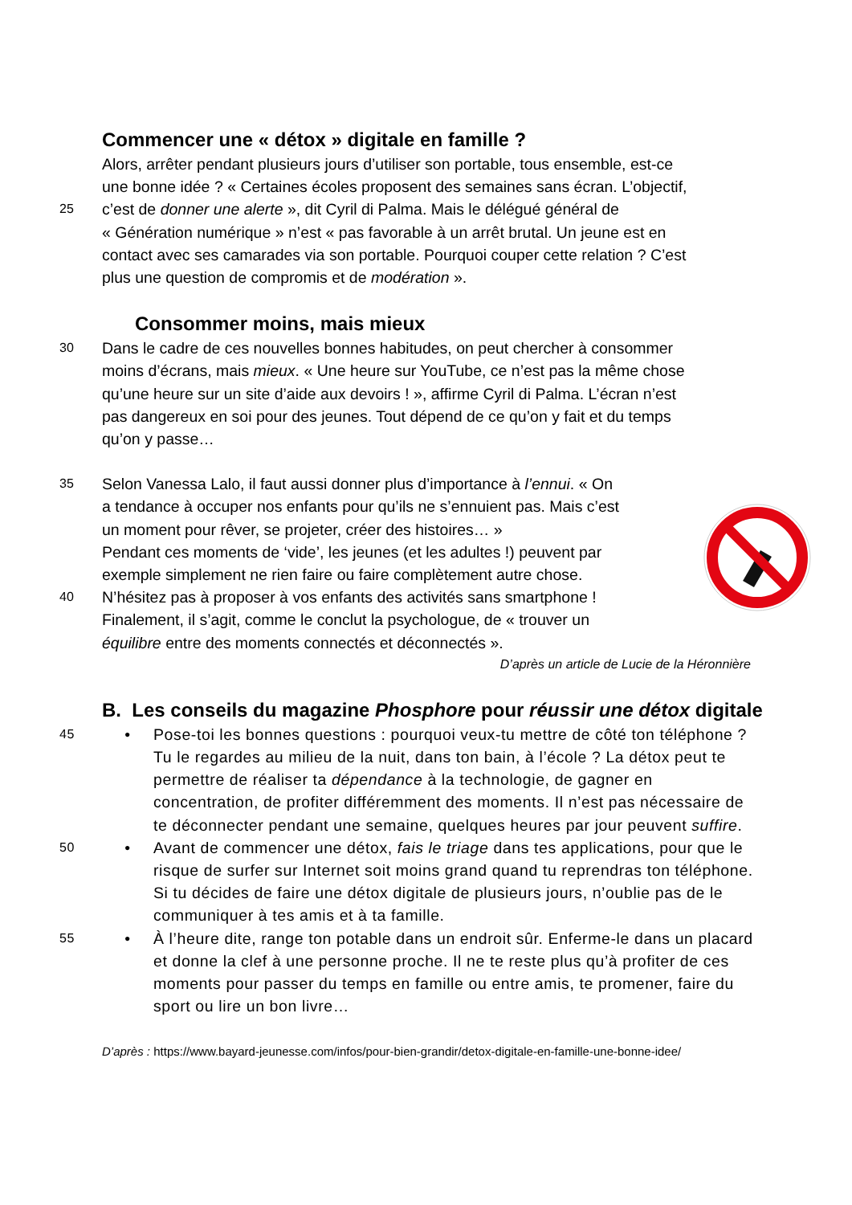Commencer une « détox » digitale en famille ?
Alors, arrêter pendant plusieurs jours d’utiliser son portable, tous ensemble, est-ce
une bonne idée ? « Certaines écoles proposent des semaines sans écran. L’objectif,
25 c’est de donner une alerte », dit Cyril di Palma. Mais le délégué général de
« Génération numérique » n’est « pas favorable à un arrêt brutal. Un jeune est en
contact avec ses camarades via son portable. Pourquoi couper cette relation ? C’est
plus une question de compromis et de modération ».
Consommer moins, mais mieux
30 Dans le cadre de ces nouvelles bonnes habitudes, on peut chercher à consommer
moins d’écrans, mais mieux. « Une heure sur YouTube, ce n’est pas la même chose
qu’une heure sur un site d’aide aux devoirs ! », affirme Cyril di Palma. L’écran n’est
pas dangereux en soi pour des jeunes. Tout dépend de ce qu’on y fait et du temps
qu’on y passe…
35 Selon Vanessa Lalo, il faut aussi donner plus d’importance à l’ennui. « On
a tendance à occuper nos enfants pour qu’ils ne s’ennuient pas. Mais c’est
un moment pour rêver, se projeter, créer des histoires… »
Pendant ces moments de ‘vide’, les jeunes (et les adultes !) peuvent par
exemple simplement ne rien faire ou faire complètement autre chose.
40 N’hésitez pas à proposer à vos enfants des activités sans smartphone !
Finalement, il s’agit, comme le conclut la psychologue, de « trouver un
équilibre entre des moments connectés et déconnectés ».
D’après un article de Lucie de la Héronnière
B. Les conseils du magazine Phosphore pour réussir une détox digitale
45 • Pose-toi les bonnes questions : pourquoi veux-tu mettre de côté ton téléphone ? Tu le regardes au milieu de la nuit, dans ton bain, à l’école ? La détox peut te permettre de réaliser ta dépendance à la technologie, de gagner en concentration, de profiter différemment des moments. Il n’est pas nécessaire de te déconnecter pendant une semaine, quelques heures par jour peuvent suffire.
50 • Avant de commencer une détox, fais le triage dans tes applications, pour que le risque de surfer sur Internet soit moins grand quand tu reprendras ton téléphone. Si tu décides de faire une détox digitale de plusieurs jours, n’oublie pas de le communiquer à tes amis et à ta famille.
55 • À l’heure dite, range ton potable dans un endroit sûr. Enferme-le dans un placard et donne la clef à une personne proche. Il ne te reste plus qu’à profiter de ces moments pour passer du temps en famille ou entre amis, te promener, faire du sport ou lire un bon livre…
D’après : https://www.bayard-jeunesse.com/infos/pour-bien-grandir/detox-digitale-en-famille-une-bonne-idee/